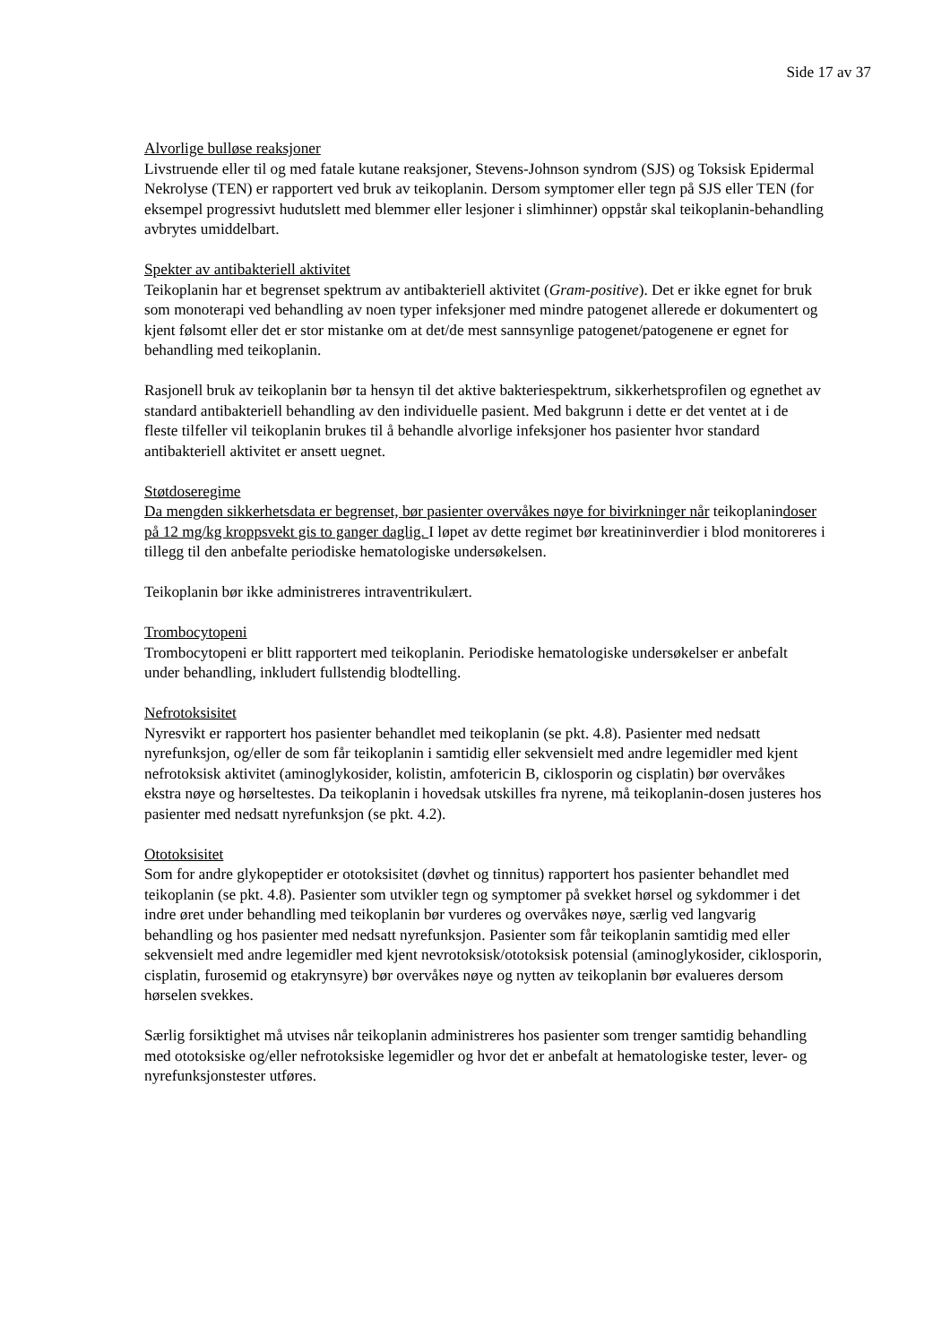Side 17 av 37
Alvorlige bulløse reaksjoner
Livstruende eller til og med fatale kutane reaksjoner, Stevens-Johnson syndrom (SJS) og Toksisk Epidermal Nekrolyse (TEN) er rapportert ved bruk av teikoplanin. Dersom symptomer eller tegn på SJS eller TEN (for eksempel progressivt hudutslett med blemmer eller lesjoner i slimhinner) oppstår skal teikoplanin-behandling avbrytes umiddelbart.
Spekter av antibakteriell aktivitet
Teikoplanin har et begrenset spektrum av antibakteriell aktivitet (Gram-positive). Det er ikke egnet for bruk som monoterapi ved behandling av noen typer infeksjoner med mindre patogenet allerede er dokumentert og kjent følsomt eller det er stor mistanke om at det/de mest sannsynlige patogenet/patogenene er egnet for behandling med teikoplanin.
Rasjonell bruk av teikoplanin bør ta hensyn til det aktive bakteriespektrum, sikkerhetsprofilen og egnethet av standard antibakteriell behandling av den individuelle pasient. Med bakgrunn i dette er det ventet at i de fleste tilfeller vil teikoplanin brukes til å behandle alvorlige infeksjoner hos pasienter hvor standard antibakteriell aktivitet er ansett uegnet.
Støtdoseregime
Da mengden sikkerhetsdata er begrenset, bør pasienter overvåkes nøye for bivirkninger når teikoplanindoser på 12 mg/kg kroppsvekt gis to ganger daglig. I løpet av dette regimet bør kreatininverdier i blod monitoreres i tillegg til den anbefalte periodiske hematologiske undersøkelsen.
Teikoplanin bør ikke administreres intraventrikulært.
Trombocytopeni
Trombocytopeni er blitt rapportert med teikoplanin. Periodiske hematologiske undersøkelser er anbefalt under behandling, inkludert fullstendig blodtelling.
Nefrotoksisitet
Nyresvikt er rapportert hos pasienter behandlet med teikoplanin (se pkt. 4.8). Pasienter med nedsatt nyrefunksjon, og/eller de som får teikoplanin i samtidig eller sekvensielt med andre legemidler med kjent nefrotoksisk aktivitet (aminoglykosider, kolistin, amfotericin B, ciklosporin og cisplatin) bør overvåkes ekstra nøye og hørseltestes. Da teikoplanin i hovedsak utskilles fra nyrene, må teikoplanin-dosen justeres hos pasienter med nedsatt nyrefunksjon (se pkt. 4.2).
Ototoksisitet
Som for andre glykopeptider er ototoksisitet (døvhet og tinnitus) rapportert hos pasienter behandlet med teikoplanin (se pkt. 4.8). Pasienter som utvikler tegn og symptomer på svekket hørsel og sykdommer i det indre øret under behandling med teikoplanin bør vurderes og overvåkes nøye, særlig ved langvarig behandling og hos pasienter med nedsatt nyrefunksjon. Pasienter som får teikoplanin samtidig med eller sekvensielt med andre legemidler med kjent nevrotoksisk/ototoksisk potensial (aminoglykosider, ciklosporin, cisplatin, furosemid og etakrynsyre) bør overvåkes nøye og nytten av teikoplanin bør evalueres dersom hørselen svekkes.
Særlig forsiktighet må utvises når teikoplanin administreres hos pasienter som trenger samtidig behandling med ototoksiske og/eller nefrotoksiske legemidler og hvor det er anbefalt at hematologiske tester, lever- og nyrefunksjonstester utføres.